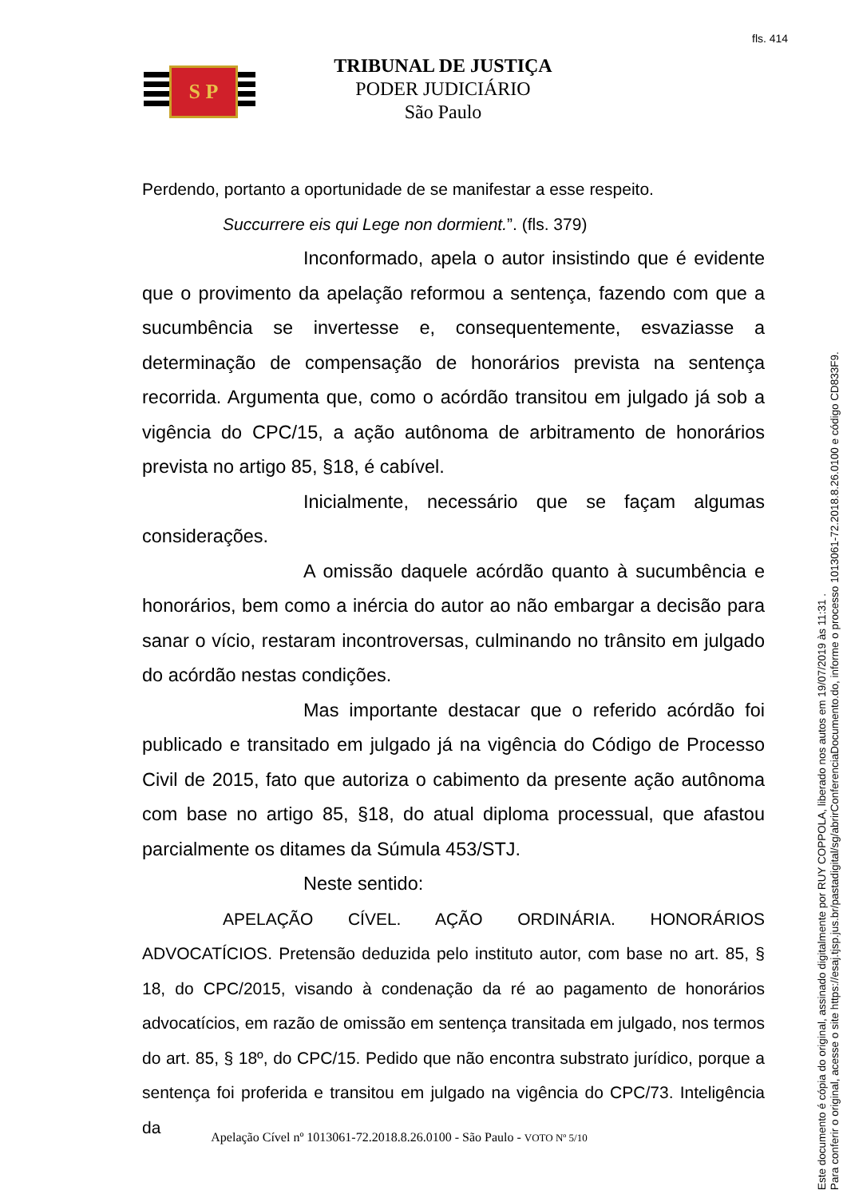fls. 414
S P
TRIBUNAL DE JUSTIÇA
PODER JUDICIÁRIO
São Paulo
Perdendo, portanto a oportunidade de se manifestar a esse respeito.
Succurrere eis qui Lege non dormient.”. (fls. 379)
Inconformado, apela o autor insistindo que é evidente que o provimento da apelação reformou a sentença, fazendo com que a sucumbência se invertesse e, consequentemente, esvaziasse a determinação de compensação de honorários prevista na sentença recorrida. Argumenta que, como o acórdão transitou em julgado já sob a vigência do CPC/15, a ação autônoma de arbitramento de honorários prevista no artigo 85, §18, é cabível.
Inicialmente, necessário que se façam algumas considerações.
A omissão daquele acórdão quanto à sucumbência e honorários, bem como a inércia do autor ao não embargar a decisão para sanar o vício, restaram incontroversas, culminando no trânsito em julgado do acórdão nestas condições.
Mas importante destacar que o referido acórdão foi publicado e transitado em julgado já na vigência do Código de Processo Civil de 2015, fato que autoriza o cabimento da presente ação autônoma com base no artigo 85, §18, do atual diploma processual, que afastou parcialmente os ditames da Súmula 453/STJ.
Neste sentido:
APELAÇÃO CÍVEL. AÇÃO ORDINÁRIA. HONORÁRIOS ADVOCATÍCIOS. Pretensão deduzida pelo instituto autor, com base no art. 85, § 18, do CPC/2015, visando à condenação da ré ao pagamento de honorários advocatícios, em razão de omissão em sentença transitada em julgado, nos termos do art. 85, § 18º, do CPC/15. Pedido que não encontra substrato jurídico, porque a sentença foi proferida e transitou em julgado na vigência do CPC/73. Inteligência da
Apelação Cível nº 1013061-72.2018.8.26.0100 - São Paulo - VOTO Nº 5/10
Este documento é cópia do original, assinado digitalmente por RUY COPPOLA, liberado nos autos em 19/07/2019 às 11:31 .
Para conferir o original, acesse o site https://esaj.tjsp.jus.br/pastadigital/sg/abrirConferenciaDocumento.do, informe o processo 1013061-72.2018.8.26.0100 e código CD833F9.